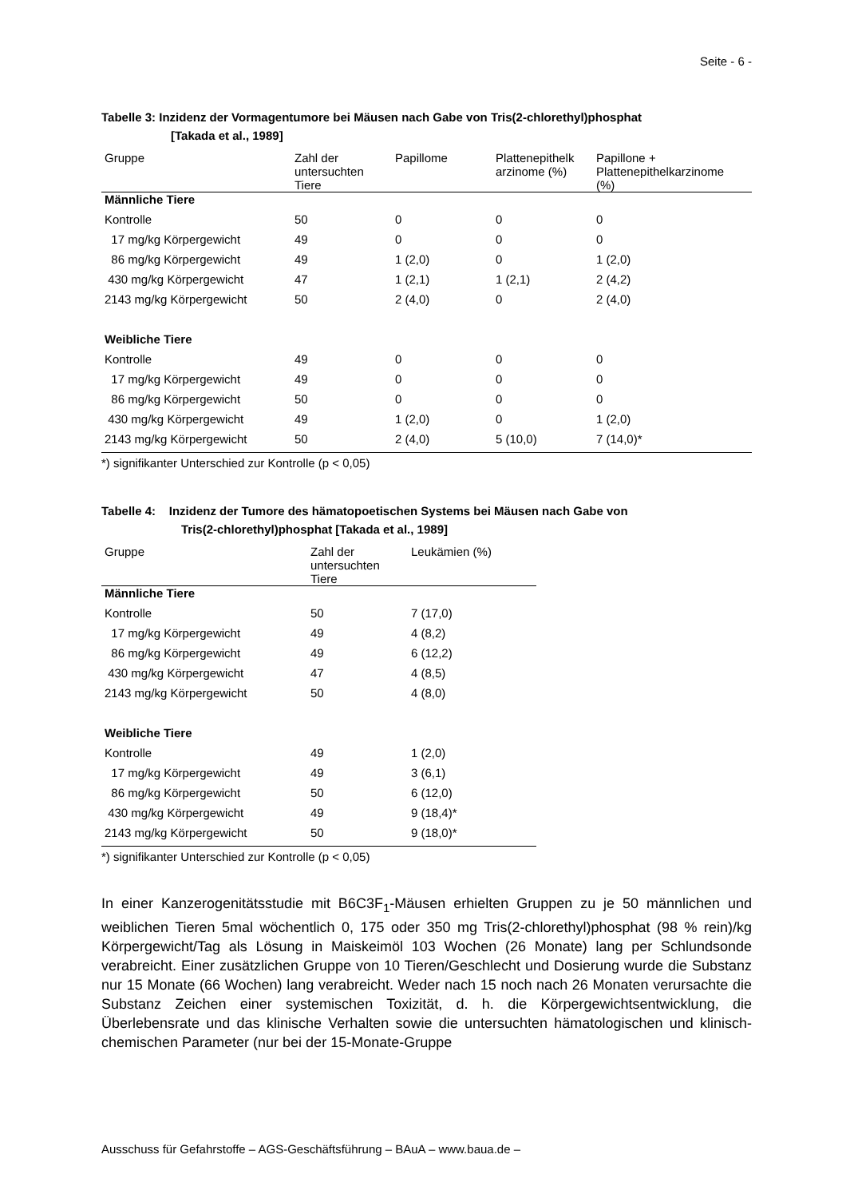Seite - 6 -
Tabelle 3: Inzidenz der Vormagentumore bei Mäusen nach Gabe von Tris(2-chlorethyl)phosphat
[Takada et al., 1989]
| Gruppe | Zahl der untersuchten Tiere | Papillome | Plattenepithelk arzinome (%) | Papillone + Plattenepithelkarzinome (%) |
| --- | --- | --- | --- | --- |
| Männliche Tiere | | | | |
| Kontrolle | 50 | 0 | 0 | 0 |
| 17 mg/kg Körpergewicht | 49 | 0 | 0 | 0 |
| 86 mg/kg Körpergewicht | 49 | 1 (2,0) | 0 | 1 (2,0) |
| 430 mg/kg Körpergewicht | 47 | 1 (2,1) | 1 (2,1) | 2 (4,2) |
| 2143 mg/kg Körpergewicht | 50 | 2 (4,0) | 0 | 2 (4,0) |
| Weibliche Tiere | | | | |
| Kontrolle | 49 | 0 | 0 | 0 |
| 17 mg/kg Körpergewicht | 49 | 0 | 0 | 0 |
| 86 mg/kg Körpergewicht | 50 | 0 | 0 | 0 |
| 430 mg/kg Körpergewicht | 49 | 1 (2,0) | 0 | 1 (2,0) |
| 2143 mg/kg Körpergewicht | 50 | 2 (4,0) | 5 (10,0) | 7 (14,0)* |
*) signifikanter Unterschied zur Kontrolle (p < 0,05)
Tabelle 4: Inzidenz der Tumore des hämatopoetischen Systems bei Mäusen nach Gabe von
Tris(2-chlorethyl)phosphat [Takada et al., 1989]
| Gruppe | Zahl der untersuchten Tiere | Leukämien (%) |
| --- | --- | --- |
| Männliche Tiere | | |
| Kontrolle | 50 | 7 (17,0) |
| 17 mg/kg Körpergewicht | 49 | 4 (8,2) |
| 86 mg/kg Körpergewicht | 49 | 6 (12,2) |
| 430 mg/kg Körpergewicht | 47 | 4 (8,5) |
| 2143 mg/kg Körpergewicht | 50 | 4 (8,0) |
| Weibliche Tiere | | |
| Kontrolle | 49 | 1 (2,0) |
| 17 mg/kg Körpergewicht | 49 | 3 (6,1) |
| 86 mg/kg Körpergewicht | 50 | 6 (12,0) |
| 430 mg/kg Körpergewicht | 49 | 9 (18,4)* |
| 2143 mg/kg Körpergewicht | 50 | 9 (18,0)* |
*) signifikanter Unterschied zur Kontrolle (p < 0,05)
In einer Kanzerogenitätsstudie mit B6C3F<sub>1</sub>-Mäusen erhielten Gruppen zu je 50 männlichen und weiblichen Tieren 5mal wöchentlich 0, 175 oder 350 mg Tris(2-chlorethyl)phosphat (98 % rein)/kg Körpergewicht/Tag als Lösung in Maiskeimöl 103 Wochen (26 Monate) lang per Schlundsonde verabreicht. Einer zusätzlichen Gruppe von 10 Tieren/Geschlecht und Dosierung wurde die Substanz nur 15 Monate (66 Wochen) lang verabreicht. Weder nach 15 noch nach 26 Monaten verursachte die Substanz Zeichen einer systemischen Toxizität, d. h. die Körpergewichtsentwicklung, die Überlebensrate und das klinische Verhalten sowie die untersuchten hämatologischen und klinisch-chemischen Parameter (nur bei der 15-Monate-Gruppe
Ausschuss für Gefahrstoffe – AGS-Geschäftsführung – BAuA – www.baua.de –